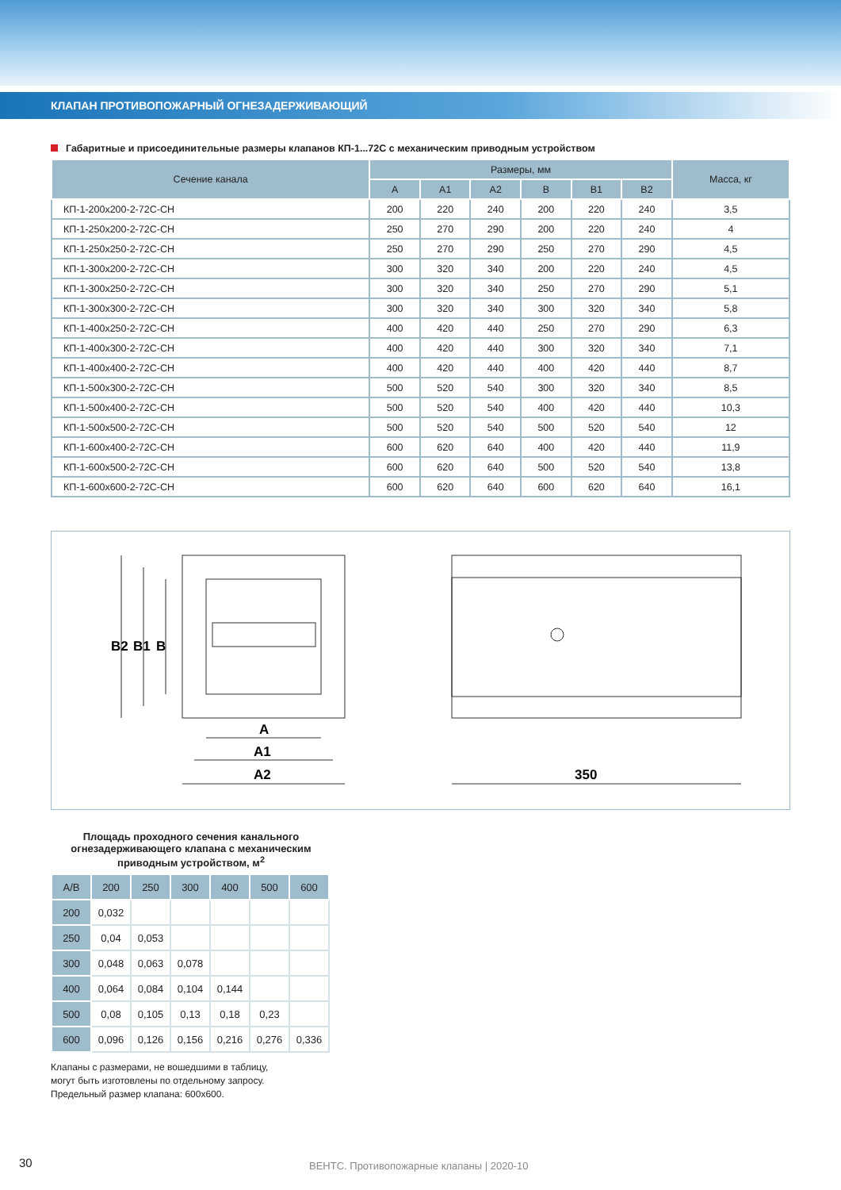КЛАПАН ПРОТИВОПОЖАРНЫЙ ОГНЕЗАДЕРЖИВАЮЩИЙ
Габаритные и присоединительные размеры клапанов КП-1...72С с механическим приводным устройством
| Сечение канала | Размеры, мм | | | | | | Масса, кг |
| --- | --- | --- | --- | --- | --- | --- | --- |
| | A | A1 | A2 | B | B1 | B2 | |
| КП-1-200x200-2-72С-СН | 200 | 220 | 240 | 200 | 220 | 240 | 3,5 |
| КП-1-250x200-2-72С-СН | 250 | 270 | 290 | 200 | 220 | 240 | 4 |
| КП-1-250x250-2-72С-СН | 250 | 270 | 290 | 250 | 270 | 290 | 4,5 |
| КП-1-300x200-2-72С-СН | 300 | 320 | 340 | 200 | 220 | 240 | 4,5 |
| КП-1-300x250-2-72С-СН | 300 | 320 | 340 | 250 | 270 | 290 | 5,1 |
| КП-1-300x300-2-72С-СН | 300 | 320 | 340 | 300 | 320 | 340 | 5,8 |
| КП-1-400x250-2-72С-СН | 400 | 420 | 440 | 250 | 270 | 290 | 6,3 |
| КП-1-400x300-2-72С-СН | 400 | 420 | 440 | 300 | 320 | 340 | 7,1 |
| КП-1-400x400-2-72С-СН | 400 | 420 | 440 | 400 | 420 | 440 | 8,7 |
| КП-1-500x300-2-72С-СН | 500 | 520 | 540 | 300 | 320 | 340 | 8,5 |
| КП-1-500x400-2-72С-СН | 500 | 520 | 540 | 400 | 420 | 440 | 10,3 |
| КП-1-500x500-2-72С-СН | 500 | 520 | 540 | 500 | 520 | 540 | 12 |
| КП-1-600x400-2-72С-СН | 600 | 620 | 640 | 400 | 420 | 440 | 11,9 |
| КП-1-600x500-2-72С-СН | 600 | 620 | 640 | 500 | 520 | 540 | 13,8 |
| КП-1-600x600-2-72С-СН | 600 | 620 | 640 | 600 | 620 | 640 | 16,1 |
B2
B1
B
A
A1
A2
350
Площадь проходного сечения канального огнезадерживающего клапана с механическим приводным устройством, м<sup>2</sup>
| A/B | 200 | 250 | 300 | 400 | 500 | 600 |
| 200 | 0,032 | | | | | |
| 250 | 0,04 | 0,053 | | | | |
| 300 | 0,048 | 0,063 | 0,078 | | | |
| 400 | 0,064 | 0,084 | 0,104 | 0,144 | | |
| 500 | 0,08 | 0,105 | 0,13 | 0,18 | 0,23 | |
| 600 | 0,096 | 0,126 | 0,156 | 0,216 | 0,276 | 0,336 |
Клапаны с размерами, не вошедшими в таблицу,
могут быть изготовлены по отдельному запросу.
Предельный размер клапана: 600x600.
30
ВЕНТС. Противопожарные клапаны | 2020-10